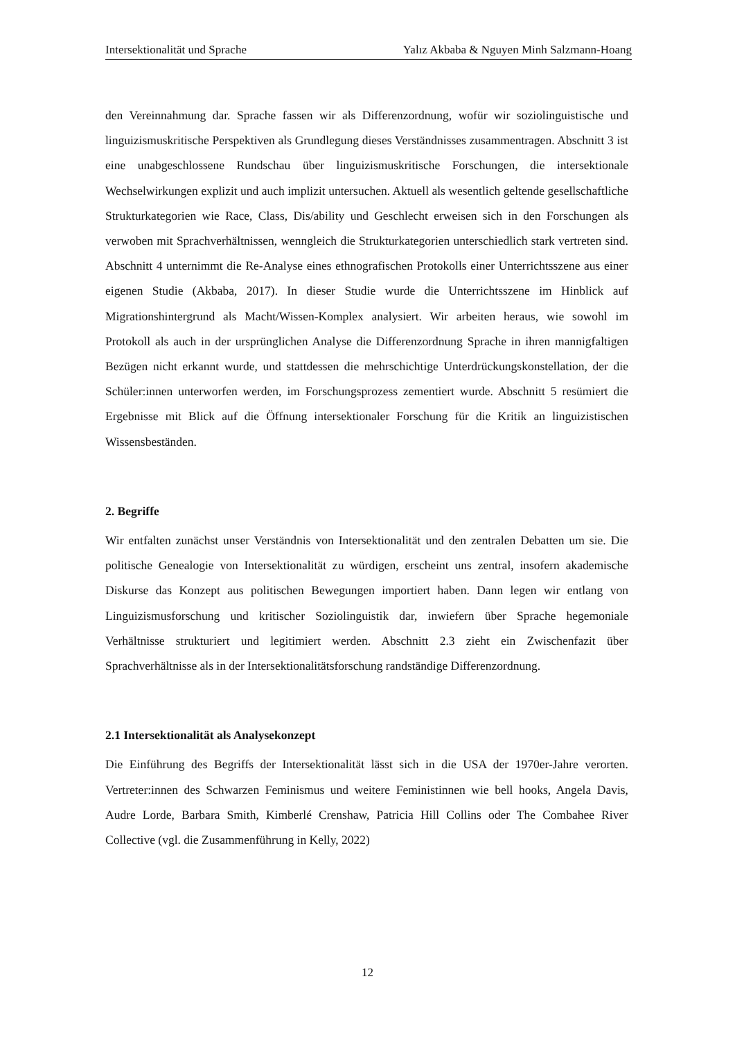Intersektionalität und Sprache Yalız Akbaba & Nguyen Minh Salzmann-Hoang
den Vereinnahmung dar. Sprache fassen wir als Differenzordnung, wofür wir soziolinguistische und linguizismuskritische Perspektiven als Grundlegung dieses Verständnisses zusammentragen. Abschnitt 3 ist eine unabgeschlossene Rundschau über linguizismuskritische Forschungen, die intersektionale Wechselwirkungen explizit und auch implizit untersuchen. Aktuell als wesentlich geltende gesellschaftliche Strukturkategorien wie Race, Class, Dis/ability und Geschlecht erweisen sich in den Forschungen als verwoben mit Sprachverhältnissen, wenngleich die Strukturkategorien unterschiedlich stark vertreten sind. Abschnitt 4 unternimmt die Re-Analyse eines ethnografischen Protokolls einer Unterrichtsszene aus einer eigenen Studie (Akbaba, 2017). In dieser Studie wurde die Unterrichtsszene im Hinblick auf Migrationshintergrund als Macht/Wissen-Komplex analysiert. Wir arbeiten heraus, wie sowohl im Protokoll als auch in der ursprünglichen Analyse die Differenzordnung Sprache in ihren mannigfaltigen Bezügen nicht erkannt wurde, und stattdessen die mehrschichtige Unterdrückungskonstellation, der die Schüler:innen unterworfen werden, im Forschungsprozess zementiert wurde. Abschnitt 5 resümiert die Ergebnisse mit Blick auf die Öffnung intersektionaler Forschung für die Kritik an linguizistischen Wissensbeständen.
2. Begriffe
Wir entfalten zunächst unser Verständnis von Intersektionalität und den zentralen Debatten um sie. Die politische Genealogie von Intersektionalität zu würdigen, erscheint uns zentral, insofern akademische Diskurse das Konzept aus politischen Bewegungen importiert haben. Dann legen wir entlang von Linguizismusforschung und kritischer Soziolinguistik dar, inwiefern über Sprache hegemoniale Verhältnisse strukturiert und legitimiert werden. Abschnitt 2.3 zieht ein Zwischenfazit über Sprachverhältnisse als in der Intersektionalitätsforschung randständige Differenzordnung.
2.1 Intersektionalität als Analysekonzept
Die Einführung des Begriffs der Intersektionalität lässt sich in die USA der 1970er-Jahre verorten. Vertreter:innen des Schwarzen Feminismus und weitere Feministinnen wie bell hooks, Angela Davis, Audre Lorde, Barbara Smith, Kimberlé Crenshaw, Patricia Hill Collins oder The Combahee River Collective (vgl. die Zusammenführung in Kelly, 2022)
12